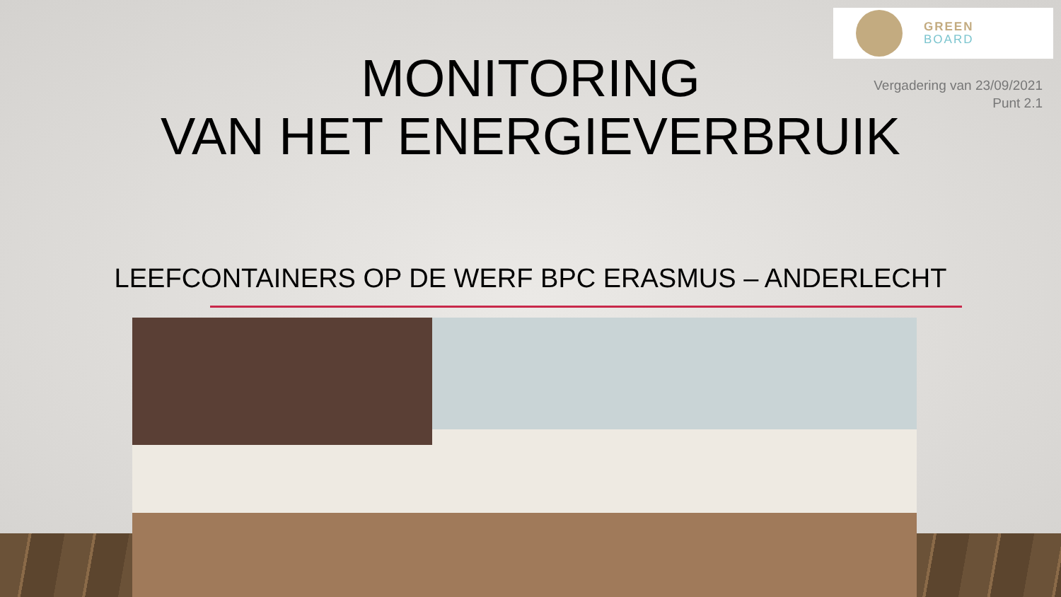GREEN
BOARD
Vergadering van 23/09/2021
Punt 2.1
MONITORING
VAN HET ENERGIEVERBRUIK
LEEFCONTAINERS OP DE WERF BPC ERASMUS – ANDERLECHT